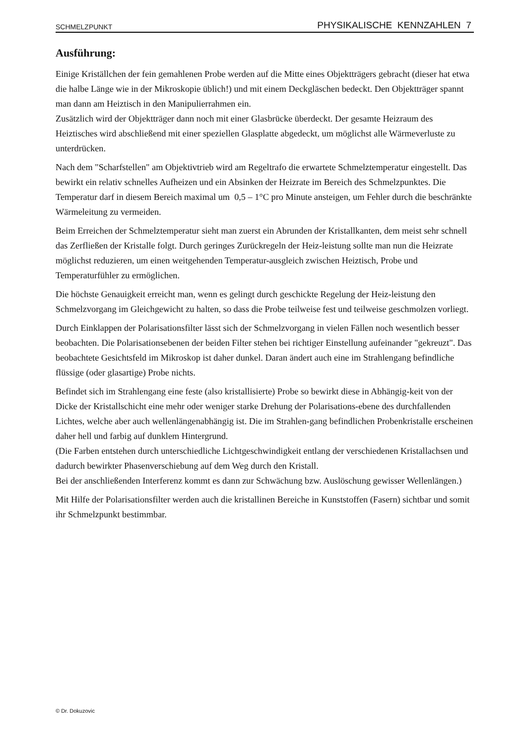SCHMELZPUNKT PHYSIKALISCHE KENNZAHLEN 7
Ausführung:
Einige Kriställchen der fein gemahlenen Probe werden auf die Mitte eines Objektträgers gebracht (dieser hat etwa die halbe Länge wie in der Mikroskopie üblich!) und mit einem Deckgläschen bedeckt. Den Objektträger spannt man dann am Heiztisch in den Manipulierrahmen ein.
Zusätzlich wird der Objektträger dann noch mit einer Glasbrücke überdeckt. Der gesamte Heizraum des Heiztisches wird abschließend mit einer speziellen Glasplatte abgedeckt, um möglichst alle Wärmeverluste zu unterdrücken.
Nach dem "Scharfstellen" am Objektivtrieb wird am Regeltrafo die erwartete Schmelztemperatur eingestellt. Das bewirkt ein relativ schnelles Aufheizen und ein Absinken der Heizrate im Bereich des Schmelzpunktes. Die Temperatur darf in diesem Bereich maximal um 0,5 – 1°C pro Minute ansteigen, um Fehler durch die beschränkte Wärmeleitung zu vermeiden.
Beim Erreichen der Schmelztemperatur sieht man zuerst ein Abrunden der Kristallkanten, dem meist sehr schnell das Zerfließen der Kristalle folgt. Durch geringes Zurückregeln der Heiz-leistung sollte man nun die Heizrate möglichst reduzieren, um einen weitgehenden Temperatur-ausgleich zwischen Heiztisch, Probe und Temperaturfühler zu ermöglichen.
Die höchste Genauigkeit erreicht man, wenn es gelingt durch geschickte Regelung der Heiz-leistung den Schmelzvorgang im Gleichgewicht zu halten, so dass die Probe teilweise fest und teilweise geschmolzen vorliegt.
Durch Einklappen der Polarisationsfilter lässt sich der Schmelzvorgang in vielen Fällen noch wesentlich besser beobachten. Die Polarisationsebenen der beiden Filter stehen bei richtiger Einstellung aufeinander "gekreuzt". Das beobachtete Gesichtsfeld im Mikroskop ist daher dunkel. Daran ändert auch eine im Strahlengang befindliche flüssige (oder glasartige) Probe nichts.
Befindet sich im Strahlengang eine feste (also kristallisierte) Probe so bewirkt diese in Abhängig-keit von der Dicke der Kristallschicht eine mehr oder weniger starke Drehung der Polarisations-ebene des durchfallenden Lichtes, welche aber auch wellenlängenabhängig ist. Die im Strahlen-gang befindlichen Probenkristalle erscheinen daher hell und farbig auf dunklem Hintergrund.
(Die Farben entstehen durch unterschiedliche Lichtgeschwindigkeit entlang der verschiedenen Kristallachsen und dadurch bewirkter Phasenverschiebung auf dem Weg durch den Kristall.
Bei der anschließenden Interferenz kommt es dann zur Schwächung bzw. Auslöschung gewisser Wellenlängen.)
Mit Hilfe der Polarisationsfilter werden auch die kristallinen Bereiche in Kunststoffen (Fasern) sichtbar und somit ihr Schmelzpunkt bestimmbar.
© Dr. Dokuzovic